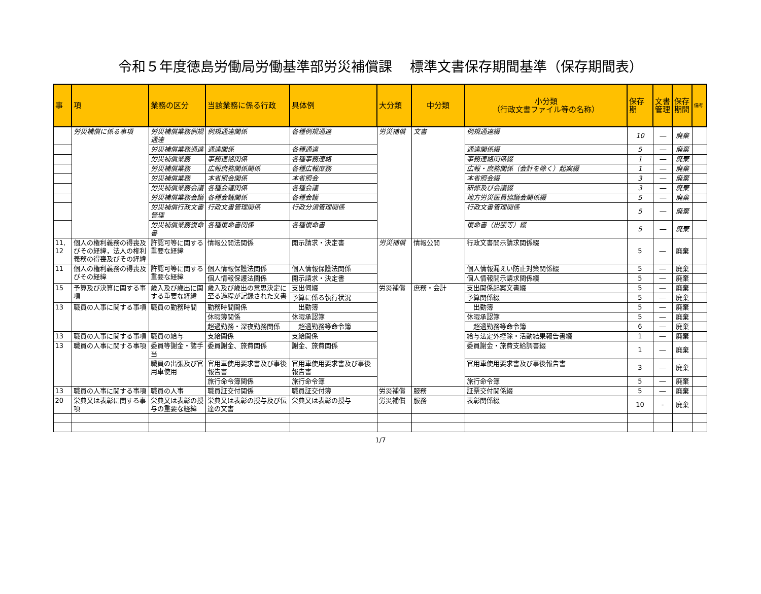令和５年度徳島労働局労働基準部労災補償課　 標準文書保存期間基準（保存期間表）
| 事 | 項 | 業務の区分 | 当該業務に係る行政 | 具体例 | 大分類 | 中分類 | 小分類 （行政文書ファイル等の名称） | 保存期 | 文書管理 | 保存期間 | 備考 |
| --- | --- | --- | --- | --- | --- | --- | --- | --- | --- | --- | --- |
| | 労災補償に係る事項 | 労災補償業務例規通達 | 例規通達関係 | 各種例規通達 | 労災補償 | 文書 | 例規通達綴 | 10 | ― | 廃棄 | |
| | | 労災補償業務通達 | 通達関係 | 各種通達 | | | 通達関係綴 | 5 | ― | 廃棄 | |
| | | 労災補償業務 | 事務連絡関係 | 各種事務連絡 | | | 事務連絡関係綴 | 1 | ― | 廃棄 | |
| | | 労災補償業務 | 広報庶務関係関係 | 各種広報庶務 | | | 広報・庶務関係（会計を除く）起案綴 | 1 | ― | 廃棄 | |
| | | 労災補償業務 | 本省照会関係 | 本省照会 | | | 本省照会綴 | 3 | ― | 廃棄 | |
| | | 労災補償業務会議 | 各種会議関係 | 各種会議 | | | 研修及び会議綴 | 3 | ― | 廃棄 | |
| | | 労災補償業務会議 | 各種会議関係 | 各種会議 | | | 地方労災医員協議会関係綴 | 5 | ― | 廃棄 | |
| | | 労災補償行政文書管理 | 行政文書管理関係 | 行政分須管理関係 | | | 行政文書管理関係 | 5 | ― | 廃棄 | |
| | | 労災補償業務復命書 | 各種復命書関係 | 各種復命書 | | | 復命書（出張等）綴 | 5 | ― | 廃棄 | |
| 11, 12 | 個人の権利義務の得喪及びその経緯，法人の権利義務の得喪及びその経緯 | 許認可等に関する重要な経緯 | 情報公開法関係 | 開示請求・決定書 | 労災補償 | 情報公開 | 行政文書開示請求関係綴 | 5 | ― | 廃棄 | |
| 11 | 個人の権利義務の得喪及びその経緯 | 許認可等に関する重要な経緯 | 個人情報保護法関係 | 個人情報保護法関係 | | | 個人情報漏えい防止対策関係綴 | 5 | ― | 廃棄 | |
| | | | 個人情報保護法関係 | 開示請求・決定書 | | | 個人情報開示請求関係綴 | 5 | ― | 廃棄 | |
| 15 | 予算及び決算に関する事項 | 歳入及び歳出に関する重要な経緯 | 歳入及び歳出の意思決定に至る過程が記録された文書 | 支出伺綴 | 労災補償 | 庶務・会計 | 支出関係起案文書綴 | 5 | ― | 廃棄 | |
| | | | | 予算に係る執行状況 | | | 予算関係綴 | 5 | ― | 廃棄 | |
| 13 | 職員の人事に関する事項 | 職員の勤務時間 | 勤務時間関係 | 出勤簿 | | | 出勤簿 | 5 | ― | 廃棄 | |
| | | | 休暇簿関係 | 休暇承認簿 | | | 休暇承認簿 | 5 | ― | 廃棄 | |
| | | | 超過勤務・深夜勤務関係 | 超過勤務等命令簿 | | | 超過勤務等命令簿 | 6 | ― | 廃棄 | |
| 13 | 職員の人事に関する事項 | 職員の給与 | 支給関係 | 支給関係 | | | 給与法定外控除・活動結果報告書綴 | 1 | ― | 廃棄 | |
| 13 | 職員の人事に関する事項 | 委員等謝金・諸手当 | 委員謝金、旅費関係 | 謝金、旅費関係 | | | 委員謝金・旅費支給調書綴 | 1 | ― | 廃棄 | |
| | | 職員の出張及び官用車使用 | 官用車使用要求書及び事後報告書 | 官用車使用要求書及び事後報告書 | | | 官用車使用要求書及び事後報告書 | 3 | ― | 廃棄 | |
| | | | 旅行命令簿関係 | 旅行命令簿 | | | 旅行命令簿 | 5 | ― | 廃棄 | |
| 13 | 職員の人事に関する事項 | 職員の人事 | 職員証交付関係 | 職員証交付簿 | 労災補償 | 服務 | 証票交付関係綴 | 5 | ― | 廃棄 | |
| 20 | 栄典又は表彰に関する事項 | 栄典又は表彰の授与の重要な経緯 | 栄典又は表彰の授与及び伝達の文書 | 栄典又は表彰の授与 | 労災補償 | 服務 | 表彰関係綴 | 10 | - | 廃棄 | |
1/7